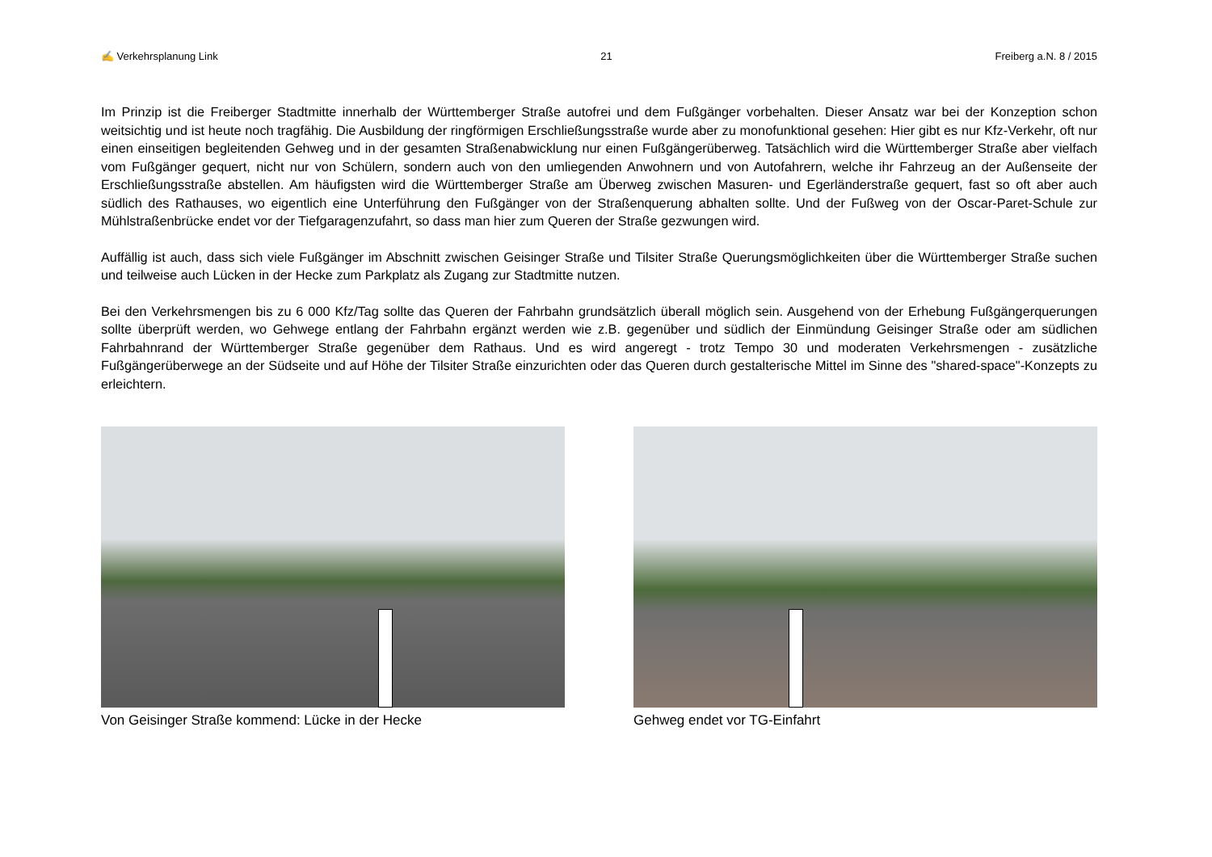✍ Verkehrsplanung Link 21 Freiberg a.N. 8 / 2015
Im Prinzip ist die Freiberger Stadtmitte innerhalb der Württemberger Straße autofrei und dem Fußgänger vorbehalten. Dieser Ansatz war bei der Konzeption schon weitsichtig und ist heute noch tragfähig. Die Ausbildung der ringförmigen Erschließungsstraße wurde aber zu monofunktional gesehen: Hier gibt es nur Kfz-Verkehr, oft nur einen einseitigen begleitenden Gehweg und in der gesamten Straßenabwicklung nur einen Fußgängerüberweg. Tatsächlich wird die Württemberger Straße aber vielfach vom Fußgänger gequert, nicht nur von Schülern, sondern auch von den umliegenden Anwohnern und von Autofahrern, welche ihr Fahrzeug an der Außenseite der Erschließungsstraße abstellen. Am häufigsten wird die Württemberger Straße am Überweg zwischen Masuren- und Egerländerstraße gequert, fast so oft aber auch südlich des Rathauses, wo eigentlich eine Unterführung den Fußgänger von der Straßenquerung abhalten sollte. Und der Fußweg von der Oscar-Paret-Schule zur Mühlstraßenbrücke endet vor der Tiefgaragenzufahrt, so dass man hier zum Queren der Straße gezwungen wird.
Auffällig ist auch, dass sich viele Fußgänger im Abschnitt zwischen Geisinger Straße und Tilsiter Straße Querungsmöglichkeiten über die Württemberger Straße suchen und teilweise auch Lücken in der Hecke zum Parkplatz als Zugang zur Stadtmitte nutzen.
Bei den Verkehrsmengen bis zu 6 000 Kfz/Tag sollte das Queren der Fahrbahn grundsätzlich überall möglich sein. Ausgehend von der Erhebung Fußgängerquerungen sollte überprüft werden, wo Gehwege entlang der Fahrbahn ergänzt werden wie z.B. gegenüber und südlich der Einmündung Geisinger Straße oder am südlichen Fahrbahnrand der Württemberger Straße gegenüber dem Rathaus. Und es wird angeregt - trotz Tempo 30 und moderaten Verkehrsmengen - zusätzliche Fußgängerüberwege an der Südseite und auf Höhe der Tilsiter Straße einzurichten oder das Queren durch gestalterische Mittel im Sinne des "shared-space"-Konzepts zu erleichtern.
Von Geisinger Straße kommend: Lücke in der Hecke Gehweg endet vor TG-Einfahrt